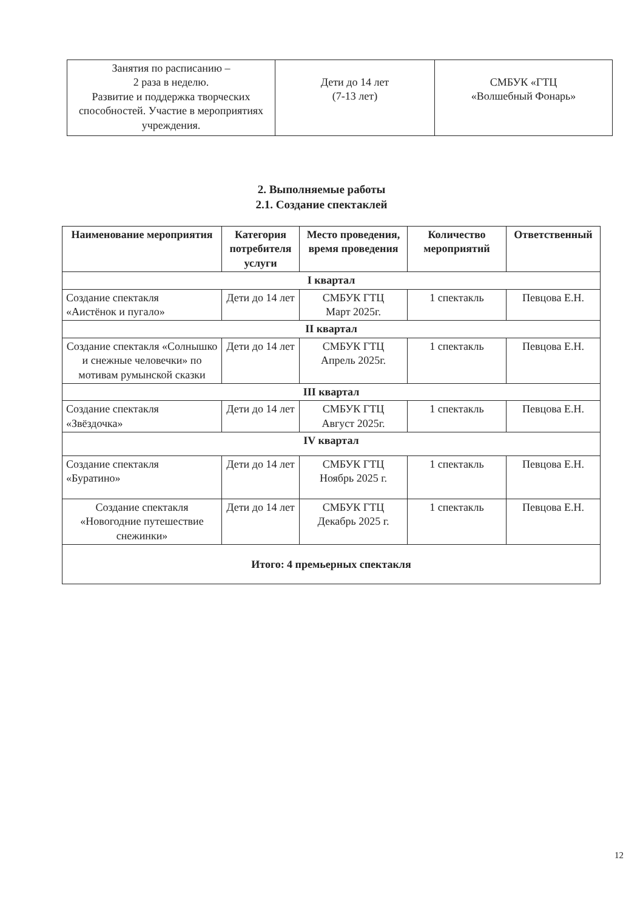| Занятия по расписанию – 2 раза в неделю. Развитие и поддержка творческих способностей. Участие в мероприятиях учреждения. | Дети до 14 лет (7-13 лет) | СМБУК «ГТЦ «Волшебный Фонарь» |
2. Выполняемые работы
2.1. Создание спектаклей
| Наименование мероприятия | Категория потребителя услуги | Место проведения, время проведения | Количество мероприятий | Ответственный |
| --- | --- | --- | --- | --- |
| I квартал | | | | |
| Создание спектакля «Аистёнок и пугало» | Дети до 14 лет | СМБУК ГТЦ Март 2025г. | 1 спектакль | Певцова Е.Н. |
| II квартал | | | | |
| Создание спектакля «Солнышко и снежные человечки» по мотивам румынской сказки | Дети до 14 лет | СМБУК ГТЦ Апрель 2025г. | 1 спектакль | Певцова Е.Н. |
| III квартал | | | | |
| Создание спектакля «Звёздочка» | Дети до 14 лет | СМБУК ГТЦ Август 2025г. | 1 спектакль | Певцова Е.Н. |
| IV квартал | | | | |
| Создание спектакля «Буратино» | Дети до 14 лет | СМБУК ГТЦ Ноябрь 2025 г. | 1 спектакль | Певцова Е.Н. |
| Создание спектакля «Новогодние путешествие снежинки» | Дети до 14 лет | СМБУК ГТЦ Декабрь 2025 г. | 1 спектакль | Певцова Е.Н. |
| Итого: 4 премьерных спектакля | | | | |
12